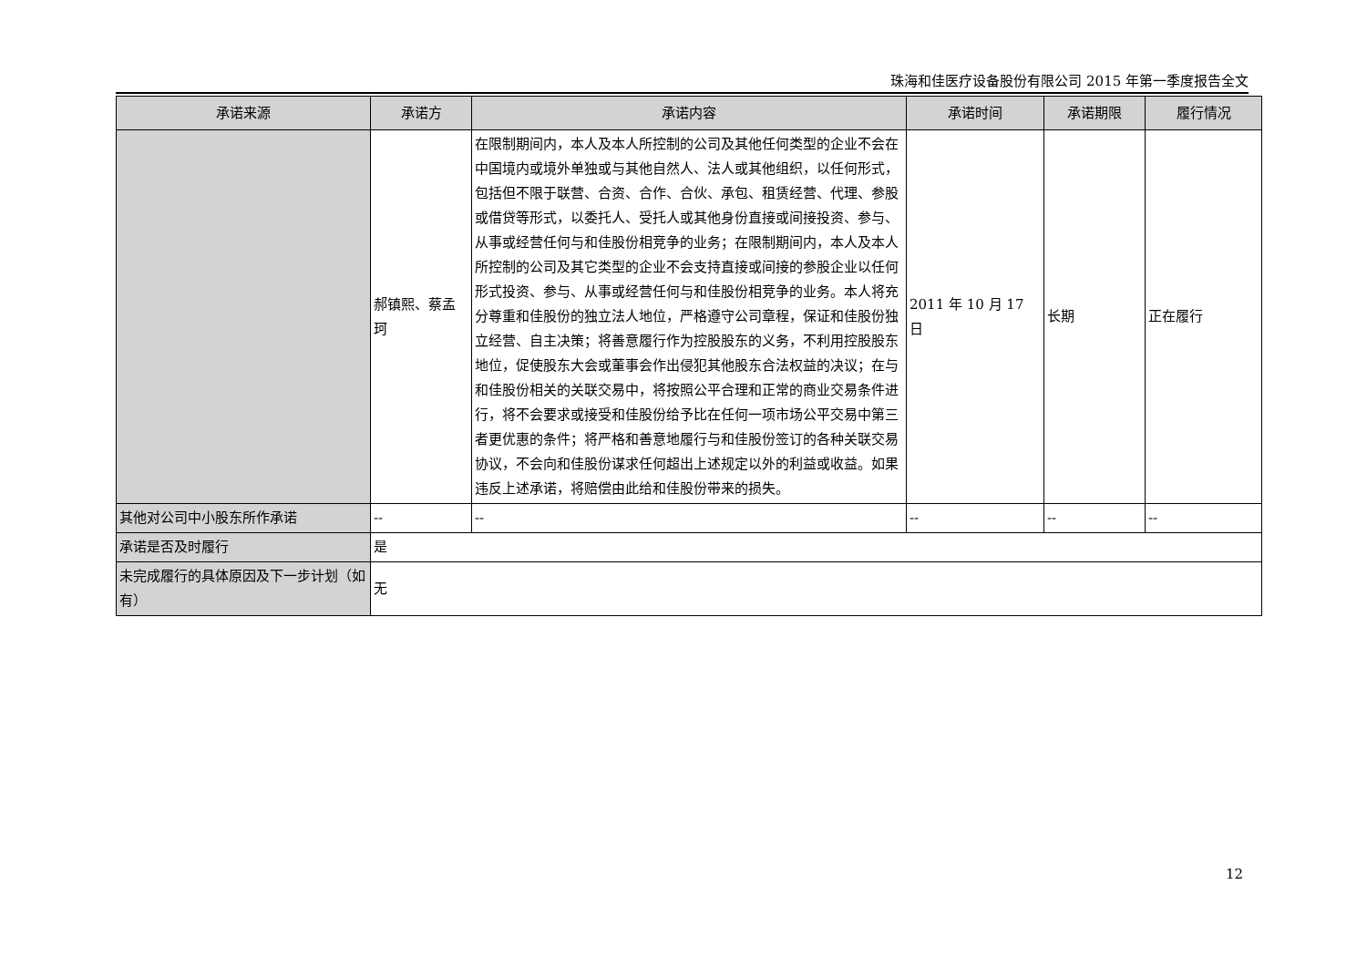珠海和佳医疗设备股份有限公司 2015 年第一季度报告全文
| 承诺来源 | 承诺方 | 承诺内容 | 承诺时间 | 承诺期限 | 履行情况 |
| --- | --- | --- | --- | --- | --- |
| | 郝镇熙、蔡孟珂 | 在限制期间内，本人及本人所控制的公司及其他任何类型的企业不会在中国境内或境外单独或与其他自然人、法人或其他组织，以任何形式，包括但不限于联营、合资、合作、合伙、承包、租赁经营、代理、参股或借贷等形式，以委托人、受托人或其他身份直接或间接投资、参与、从事或经营任何与和佳股份相竞争的业务；在限制期间内，本人及本人所控制的公司及其它类型的企业不会支持直接或间接的参股企业以任何形式投资、参与、从事或经营任何与和佳股份相竞争的业务。本人将充分尊重和佳股份的独立法人地位，严格遵守公司章程，保证和佳股份独立经营、自主决策；将善意履行作为控股股东的义务，不利用控股股东地位，促使股东大会或董事会作出侵犯其他股东合法权益的决议；在与和佳股份相关的关联交易中，将按照公平合理和正常的商业交易条件进行，将不会要求或接受和佳股份给予比在任何一项市场公平交易中第三者更优惠的条件；将严格和善意地履行与和佳股份签订的各种关联交易协议，不会向和佳股份谋求任何超出上述规定以外的利益或收益。如果违反上述承诺，将赔偿由此给和佳股份带来的损失。 | 2011 年 10 月 17 日 | 长期 | 正在履行 |
| 其他对公司中小股东所作承诺 | -- | -- | -- | -- | -- |
| 承诺是否及时履行 | 是 | | | | |
| 未完成履行的具体原因及下一步计划（如有） | 无 | | | | |
12